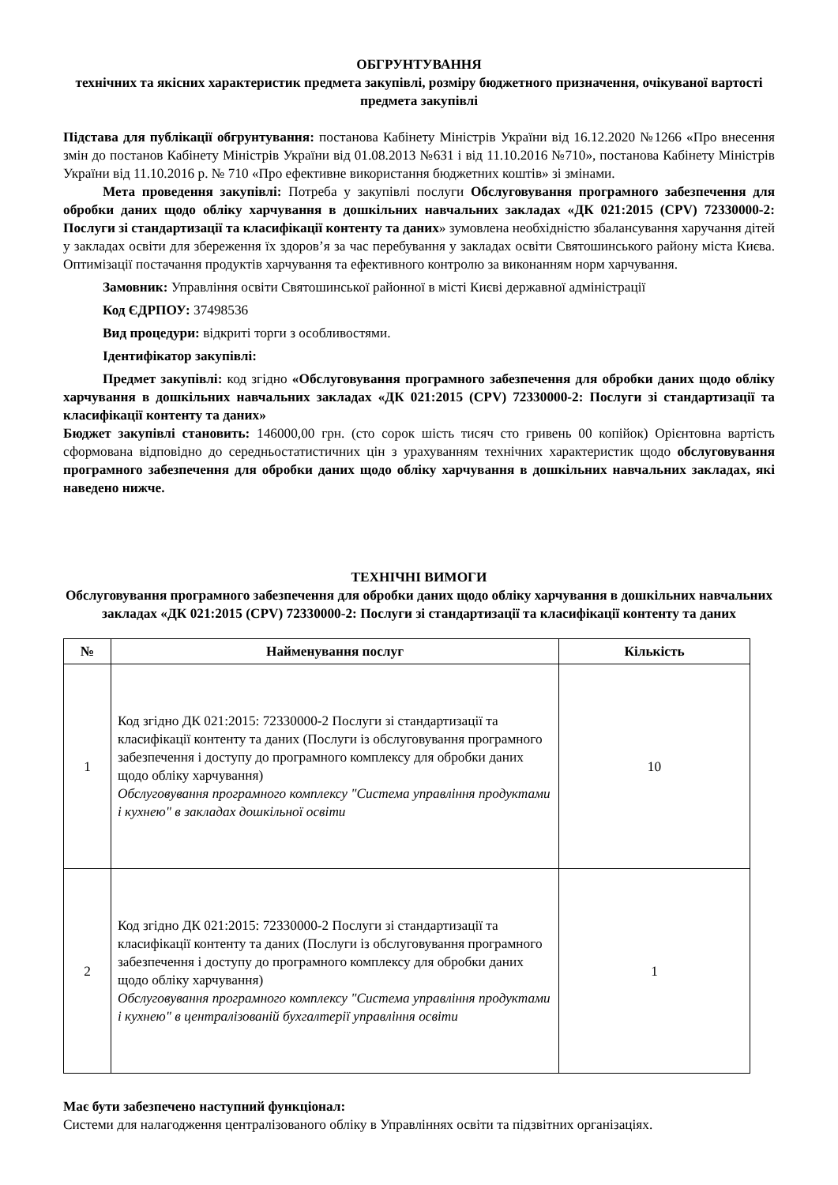ОБГРУНТУВАННЯ
технічних та якісних характеристик предмета закупівлі, розміру бюджетного призначення, очікуваної вартості предмета закупівлі
Підстава для публікації обгрунтування: постанова Кабінету Міністрів України від 16.12.2020 №1266 «Про внесення змін до постанов Кабінету Міністрів України від 01.08.2013 №631 і від 11.10.2016 №710», постанова Кабінету Міністрів України від 11.10.2016 р. № 710 «Про ефективне використання бюджетних коштів» зі змінами.
Мета проведення закупівлі: Потреба у закупівлі послуги Обслуговування програмного забезпечення для обробки даних щодо обліку харчування в дошкільних навчальних закладах «ДК 021:2015 (CPV) 72330000-2: Послуги зі стандартизації та класифікації контенту та даних» зумовлена необхідністю збалансування харучання дітей у закладах освіти для збереження їх здоров’я за час перебування у закладах освіти Святошинського району міста Києва. Оптимізації постачання продуктів харчування та ефективного контролю за виконанням норм харчування.
Замовник: Управління освіти Святошинської районної в місті Києві державної адміністрації
Код ЄДРПОУ: 37498536
Вид процедури: відкриті торги з особливостями.
Ідентифікатор закупівлі:
Предмет закупівлі: код згідно «Обслуговування програмного забезпечення для обробки даних щодо обліку харчування в дошкільних навчальних закладах «ДК 021:2015 (CPV) 72330000-2: Послуги зі стандартизації та класифікації контенту та даних»
Бюджет закупівлі становить: 146000,00 грн. (сто сорок шість тисяч сто гривень 00 копійок) Орієнтовна вартість сформована відповідно до середньостатистичних цін з урахуванням технічних характеристик щодо обслуговування програмного забезпечення для обробки даних щодо обліку харчування в дошкільних навчальних закладах, які наведено нижче.
ТЕХНІЧНІ ВИМОГИ
Обслуговування програмного забезпечення для обробки даних щодо обліку харчування в дошкільних навчальних закладах «ДК 021:2015 (CPV) 72330000-2: Послуги зі стандартизації та класифікації контенту та даних
| № | Найменування послуг | Кількість |
| --- | --- | --- |
| 1 | Код згідно ДК 021:2015: 72330000-2 Послуги зі стандартизації та класифікації контенту та даних (Послуги із обслуговування програмного забезпечення і доступу до програмного комплексу для обробки даних щодо обліку харчування) Обслуговування програмного комплексу "Система управління продуктами і кухнею" в закладах дошкільної освіти | 10 |
| 2 | Код згідно ДК 021:2015: 72330000-2 Послуги зі стандартизації та класифікації контенту та даних (Послуги із обслуговування програмного забезпечення і доступу до програмного комплексу для обробки даних щодо обліку харчування) Обслуговування програмного комплексу "Система управління продуктами і кухнею" в централізованій бухгалтерії управління освіти | 1 |
Має бути забезпечено наступний функціонал:
Системи для налагодження централізованого обліку в Управліннях освіти та підзвітних організаціях.